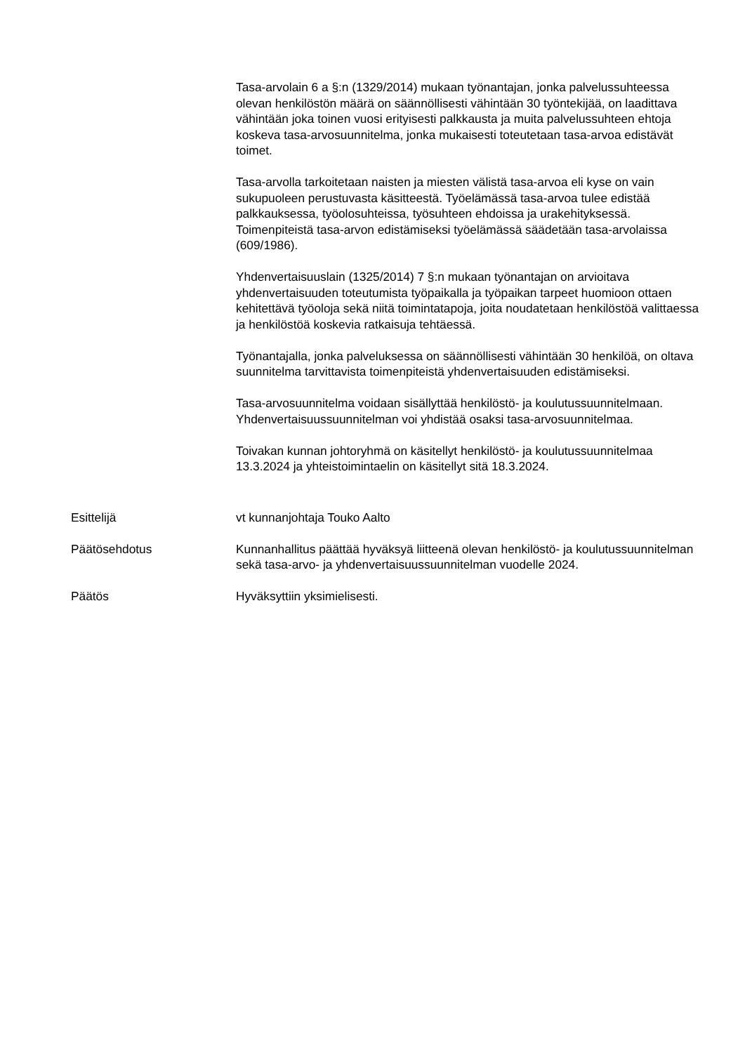Tasa-arvolain 6 a §:n (1329/2014) mukaan työnantajan, jonka palvelussuhteessa olevan henkilöstön määrä on säännöllisesti vähintään 30 työntekijää, on laadittava vähintään joka toinen vuosi erityisesti palkkausta ja muita palvelussuhteen ehtoja koskeva tasa-arvosuunnitelma, jonka mukaisesti toteutetaan tasa-arvoa edistävät toimet.
Tasa-arvolla tarkoitetaan naisten ja miesten välistä tasa-arvoa eli kyse on vain sukupuoleen perustuvasta käsitteestä. Työelämässä tasa-arvoa tulee edistää palkkauksessa, työolosuhteissa, työsuhteen ehdoissa ja urakehityksessä. Toimenpiteistä tasa-arvon edistämiseksi työelämässä säädetään tasa-arvolaissa (609/1986).
Yhdenvertaisuuslain (1325/2014) 7 §:n mukaan työnantajan on arvioitava yhdenvertaisuuden toteutumista työpaikalla ja työpaikan tarpeet huomioon ottaen kehitettävä työoloja sekä niitä toimintatapoja, joita noudatetaan henkilöstöä valittaessa ja henkilöstöä koskevia ratkaisuja tehtäessä.
Työnantajalla, jonka palveluksessa on säännöllisesti vähintään 30 henkilöä, on oltava suunnitelma tarvittavista toimenpiteistä yhdenvertaisuuden edistämiseksi.
Tasa-arvosuunnitelma voidaan sisällyttää henkilöstö- ja koulutussuunnitelmaan. Yhdenvertaisuussuunnitelman voi yhdistää osaksi tasa-arvosuunnitelmaa.
Toivakan kunnan johtoryhmä on käsitellyt henkilöstö- ja koulutussuunnitelmaa 13.3.2024 ja yhteistoimintaelin on käsitellyt sitä 18.3.2024.
Esittelijä vt kunnanjohtaja Touko Aalto
Päätösehdotus Kunnanhallitus päättää hyväksyä liitteenä olevan henkilöstö- ja koulutussuunnitelman sekä tasa-arvo- ja yhdenvertaisuussuunnitelman vuodelle 2024.
Päätös Hyväksyttiin yksimielisesti.